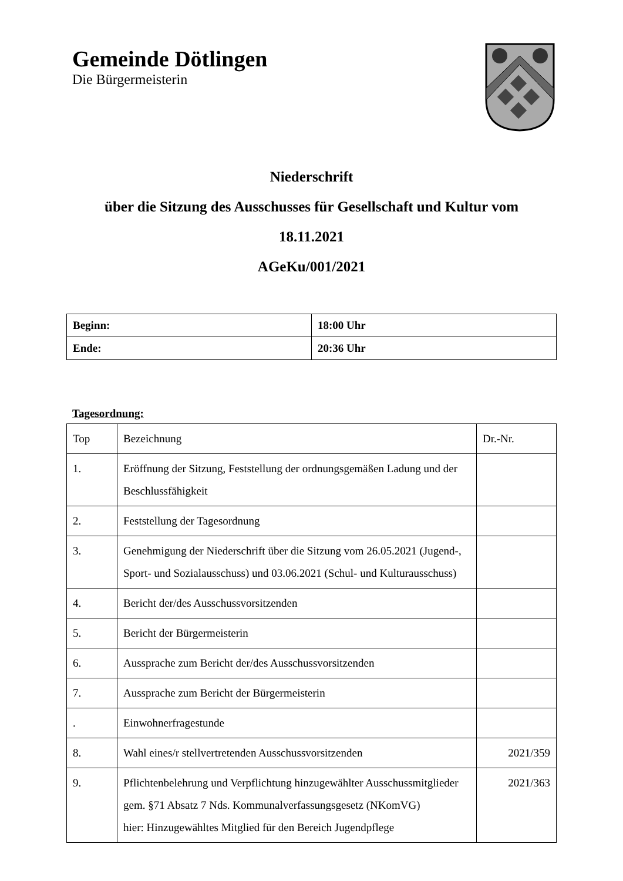Gemeinde Dötlingen
Die Bürgermeisterin
Niederschrift
über die Sitzung des Ausschusses für Gesellschaft und Kultur vom
18.11.2021
AGeKu/001/2021
| Beginn: | 18:00 Uhr |
| Ende: | 20:36 Uhr |
Tagesordnung:
| Top | Bezeichnung | Dr.-Nr. |
| 1. | Eröffnung der Sitzung, Feststellung der ordnungsgemäßen Ladung und der Beschlussfähigkeit | |
| 2. | Feststellung der Tagesordnung | |
| 3. | Genehmigung der Niederschrift über die Sitzung vom 26.05.2021 (Jugend-, Sport- und Sozialausschuss) und 03.06.2021 (Schul- und Kulturausschuss) | |
| 4. | Bericht der/des Ausschussvorsitzenden | |
| 5. | Bericht der Bürgermeisterin | |
| 6. | Aussprache zum Bericht der/des Ausschussvorsitzenden | |
| 7. | Aussprache zum Bericht der Bürgermeisterin | |
| . | Einwohnerfragestunde | |
| 8. | Wahl eines/r stellvertretenden Ausschussvorsitzenden | 2021/359 |
| 9. | Pflichtenbelehrung und Verpflichtung hinzugewählter Ausschussmitglieder gem. §71 Absatz 7 Nds. Kommunalverfassungsgesetz (NKomVG) hier: Hinzugewähltes Mitglied für den Bereich Jugendpflege | 2021/363 |